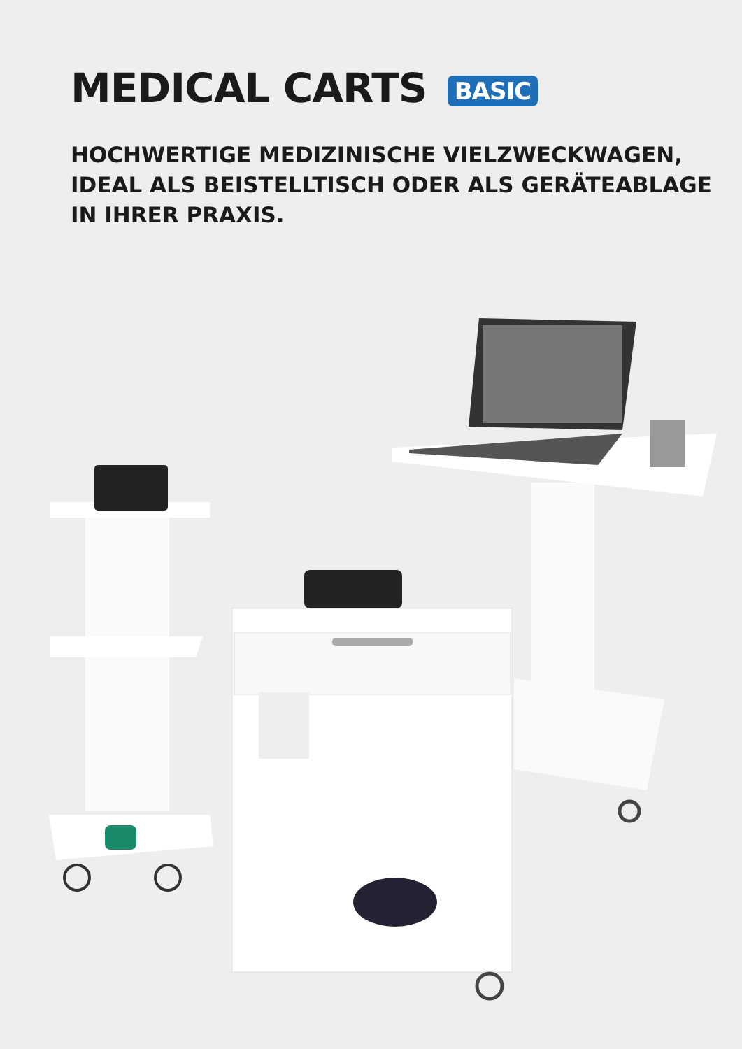MEDICAL CARTS BASIC
HOCHWERTIGE MEDIZINISCHE VIELZWECKWAGEN,
IDEAL ALS BEISTELLTISCH ODER ALS GERÄTEABLAGE
IN IHRER PRAXIS.